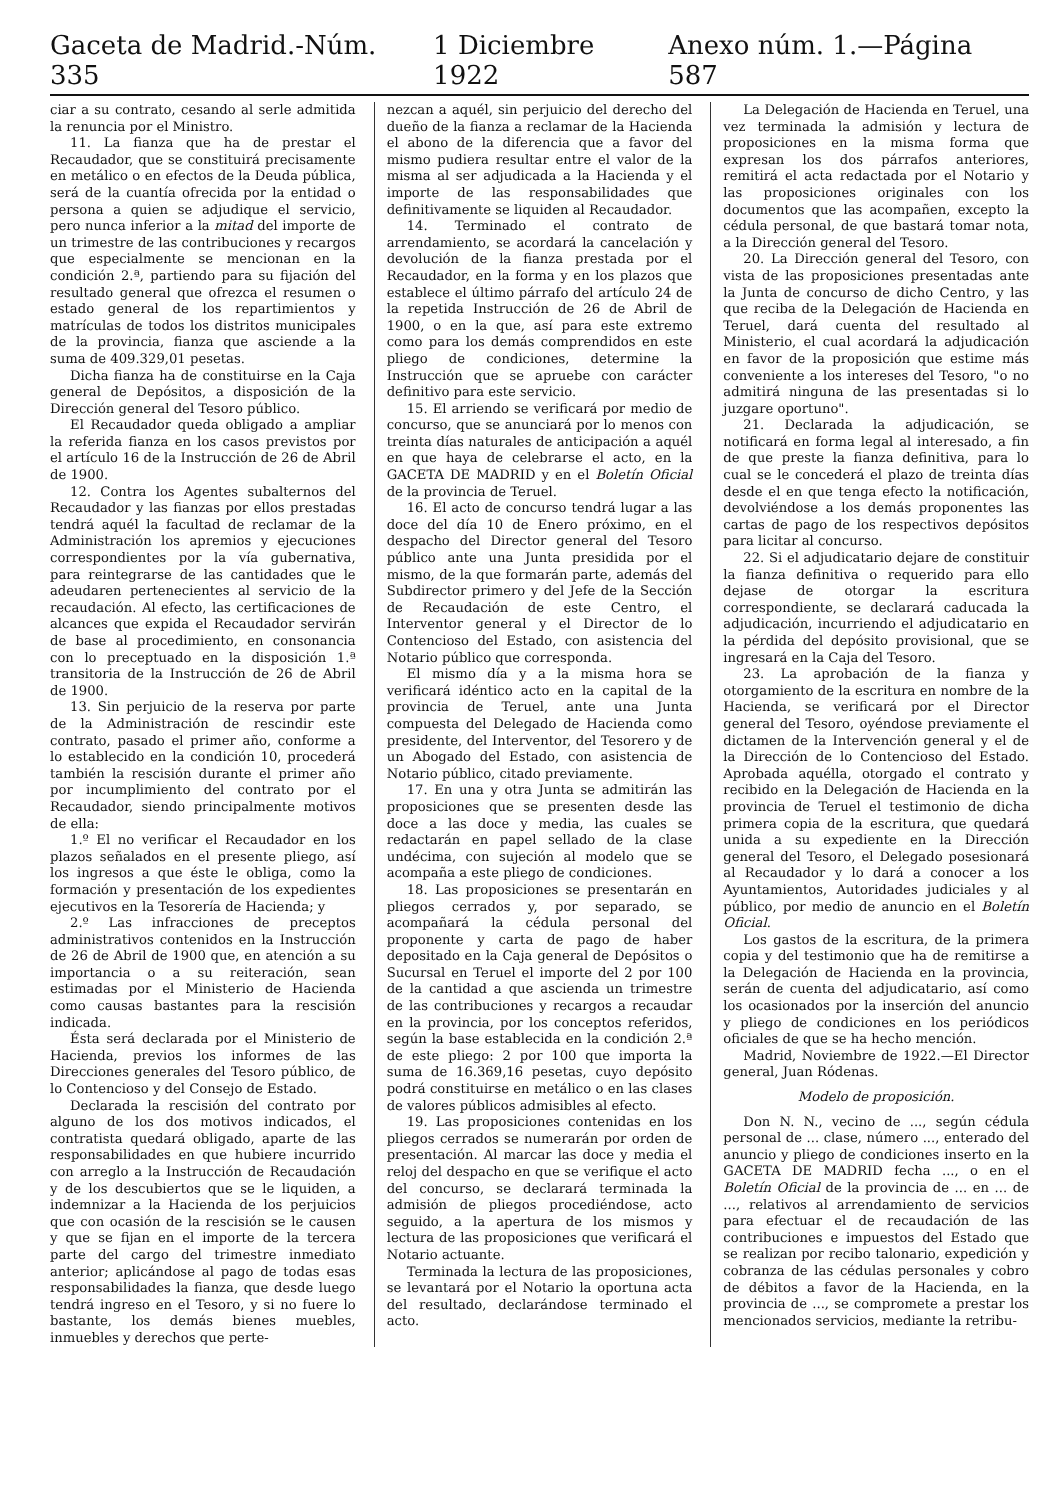Gaceta de Madrid.-Núm. 335 1 Diciembre 1922 Anexo núm. 1.—Página 587
ciar a su contrato, cesando al serle admitida la renuncia por el Ministro.
11. La fianza que ha de prestar el Recaudador, que se constituirá precisamente en metálico o en efectos de la Deuda pública, será de la cuantía ofrecida por la entidad o persona a quien se adjudique el servicio, pero nunca inferior a la mitad del importe de un trimestre de las contribuciones y recargos que especialmente se mencionan en la condición 2.ª, partiendo para su fijación del resultado general que ofrezca el resumen o estado general de los repartimientos y matrículas de todos los distritos municipales de la provincia, fianza que asciende a la suma de 409.329,01 pesetas.
Dicha fianza ha de constituirse en la Caja general de Depósitos, a disposición de la Dirección general del Tesoro público.
El Recaudador queda obligado a ampliar la referida fianza en los casos previstos por el artículo 16 de la Instrucción de 26 de Abril de 1900.
12. Contra los Agentes subalternos del Recaudador y las fianzas por ellos prestadas tendrá aquél la facultad de reclamar de la Administración los apremios y ejecuciones correspondientes por la vía gubernativa, para reintegrarse de las cantidades que le adeudaren pertenecientes al servicio de la recaudación. Al efecto, las certificaciones de alcances que expida el Recaudador servirán de base al procedimiento, en consonancia con lo preceptuado en la disposición 1.ª transitoria de la Instrucción de 26 de Abril de 1900.
13. Sin perjuicio de la reserva por parte de la Administración de rescindir este contrato, pasado el primer año, conforme a lo establecido en la condición 10, procederá también la rescisión durante el primer año por incumplimiento del contrato por el Recaudador, siendo principalmente motivos de ella:
1.º El no verificar el Recaudador en los plazos señalados en el presente pliego, así los ingresos a que éste le obliga, como la formación y presentación de los expedientes ejecutivos en la Tesorería de Hacienda; y
2.º Las infracciones de preceptos administrativos contenidos en la Instrucción de 26 de Abril de 1900 que, en atención a su importancia o a su reiteración, sean estimadas por el Ministerio de Hacienda como causas bastantes para la rescisión indicada.
Ésta será declarada por el Ministerio de Hacienda, previos los informes de las Direcciones generales del Tesoro público, de lo Contencioso y del Consejo de Estado.
Declarada la rescisión del contrato por alguno de los dos motivos indicados, el contratista quedará obligado, aparte de las responsabilidades en que hubiere incurrido con arreglo a la Instrucción de Recaudación y de los descubiertos que se le liquiden, a indemnizar a la Hacienda de los perjuicios que con ocasión de la rescisión se le causen y que se fijan en el importe de la tercera parte del cargo del trimestre inmediato anterior; aplicándose al pago de todas esas responsabilidades la fianza, que desde luego tendrá ingreso en el Tesoro, y si no fuere lo bastante, los demás bienes muebles, inmuebles y derechos que perte-
nezcan a aquél, sin perjuicio del derecho del dueño de la fianza a reclamar de la Hacienda el abono de la diferencia que a favor del mismo pudiera resultar entre el valor de la misma al ser adjudicada a la Hacienda y el importe de las responsabilidades que definitivamente se liquiden al Recaudador.
14. Terminado el contrato de arrendamiento, se acordará la cancelación y devolución de la fianza prestada por el Recaudador, en la forma y en los plazos que establece el último párrafo del artículo 24 de la repetida Instrucción de 26 de Abril de 1900, o en la que, así para este extremo como para los demás comprendidos en este pliego de condiciones, determine la Instrucción que se apruebe con carácter definitivo para este servicio.
15. El arriendo se verificará por medio de concurso, que se anunciará por lo menos con treinta días naturales de anticipación a aquél en que haya de celebrarse el acto, en la GACETA DE MADRID y en el Boletín Oficial de la provincia de Teruel.
16. El acto de concurso tendrá lugar a las doce del día 10 de Enero próximo, en el despacho del Director general del Tesoro público ante una Junta presidida por el mismo, de la que formarán parte, además del Subdirector primero y del Jefe de la Sección de Recaudación de este Centro, el Interventor general y el Director de lo Contencioso del Estado, con asistencia del Notario público que corresponda.
El mismo día y a la misma hora se verificará idéntico acto en la capital de la provincia de Teruel, ante una Junta compuesta del Delegado de Hacienda como presidente, del Interventor, del Tesorero y de un Abogado del Estado, con asistencia de Notario público, citado previamente.
17. En una y otra Junta se admitirán las proposiciones que se presenten desde las doce a las doce y media, las cuales se redactarán en papel sellado de la clase undécima, con sujeción al modelo que se acompaña a este pliego de condiciones.
18. Las proposiciones se presentarán en pliegos cerrados y, por separado, se acompañará la cédula personal del proponente y carta de pago de haber depositado en la Caja general de Depósitos o Sucursal en Teruel el importe del 2 por 100 de la cantidad a que ascienda un trimestre de las contribuciones y recargos a recaudar en la provincia, por los conceptos referidos, según la base establecida en la condición 2.ª de este pliego: 2 por 100 que importa la suma de 16.369,16 pesetas, cuyo depósito podrá constituirse en metálico o en las clases de valores públicos admisibles al efecto.
19. Las proposiciones contenidas en los pliegos cerrados se numerarán por orden de presentación. Al marcar las doce y media el reloj del despacho en que se verifique el acto del concurso, se declarará terminada la admisión de pliegos procediéndose, acto seguido, a la apertura de los mismos y lectura de las proposiciones que verificará el Notario actuante.
Terminada la lectura de las proposiciones, se levantará por el Notario la oportuna acta del resultado, declarándose terminado el acto.
La Delegación de Hacienda en Teruel, una vez terminada la admisión y lectura de proposiciones en la misma forma que expresan los dos párrafos anteriores, remitirá el acta redactada por el Notario y las proposiciones originales con los documentos que las acompañen, excepto la cédula personal, de que bastará tomar nota, a la Dirección general del Tesoro.
20. La Dirección general del Tesoro, con vista de las proposiciones presentadas ante la Junta de concurso de dicho Centro, y las que reciba de la Delegación de Hacienda en Teruel, dará cuenta del resultado al Ministerio, el cual acordará la adjudicación en favor de la proposición que estime más conveniente a los intereses del Tesoro, "o no admitirá ninguna de las presentadas si lo juzgare oportuno".
21. Declarada la adjudicación, se notificará en forma legal al interesado, a fin de que preste la fianza definitiva, para lo cual se le concederá el plazo de treinta días desde el en que tenga efecto la notificación, devolviéndose a los demás proponentes las cartas de pago de los respectivos depósitos para licitar al concurso.
22. Si el adjudicatario dejare de constituir la fianza definitiva o requerido para ello dejase de otorgar la escritura correspondiente, se declarará caducada la adjudicación, incurriendo el adjudicatario en la pérdida del depósito provisional, que se ingresará en la Caja del Tesoro.
23. La aprobación de la fianza y otorgamiento de la escritura en nombre de la Hacienda, se verificará por el Director general del Tesoro, oyéndose previamente el dictamen de la Intervención general y el de la Dirección de lo Contencioso del Estado. Aprobada aquélla, otorgado el contrato y recibido en la Delegación de Hacienda en la provincia de Teruel el testimonio de dicha primera copia de la escritura, que quedará unida a su expediente en la Dirección general del Tesoro, el Delegado posesionará al Recaudador y lo dará a conocer a los Ayuntamientos, Autoridades judiciales y al público, por medio de anuncio en el Boletín Oficial.
Los gastos de la escritura, de la primera copia y del testimonio que ha de remitirse a la Delegación de Hacienda en la provincia, serán de cuenta del adjudicatario, así como los ocasionados por la inserción del anuncio y pliego de condiciones en los periódicos oficiales de que se ha hecho mención.
Madrid, Noviembre de 1922.—El Director general, Juan Ródenas.
Modelo de proposición.
Don N. N., vecino de ..., según cédula personal de ... clase, número ..., enterado del anuncio y pliego de condiciones inserto en la GACETA DE MADRID fecha ..., o en el Boletín Oficial de la provincia de ... en ... de ..., relativos al arrendamiento de servicios para efectuar el de recaudación de las contribuciones e impuestos del Estado que se realizan por recibo talonario, expedición y cobranza de las cédulas personales y cobro de débitos a favor de la Hacienda, en la provincia de ..., se compromete a prestar los mencionados servicios, mediante la retribu-